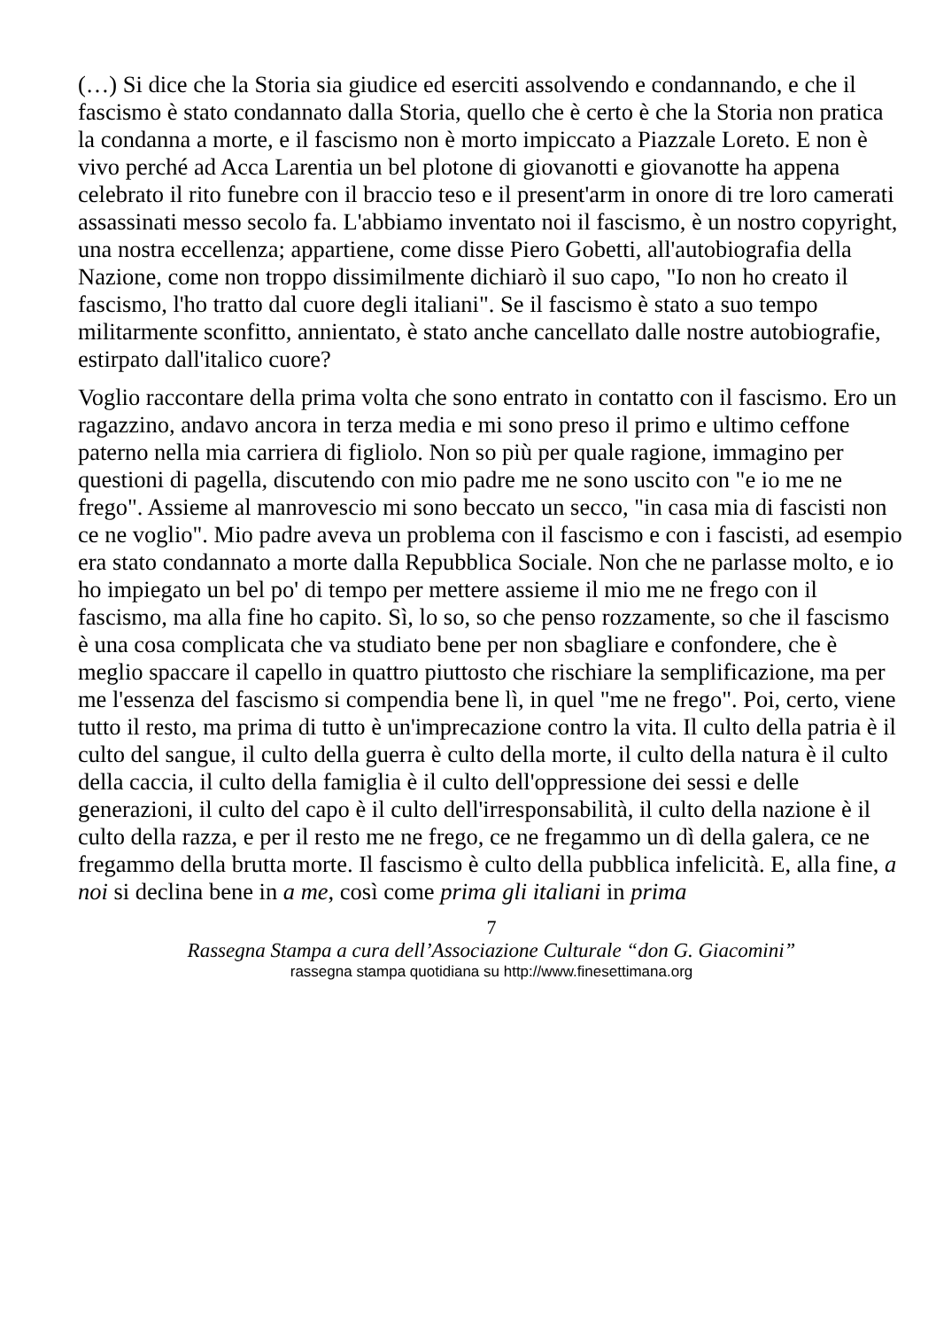(…) Si dice che la Storia sia giudice ed eserciti assolvendo e condannando, e che il fascismo è stato condannato dalla Storia, quello che è certo è che la Storia non pratica la condanna a morte, e il fascismo non è morto impiccato a Piazzale Loreto. E non è vivo perché ad Acca Larentia un bel plotone di giovanotti e giovanotte ha appena celebrato il rito funebre con il braccio teso e il present'arm in onore di tre loro camerati assassinati messo secolo fa. L'abbiamo inventato noi il fascismo, è un nostro copyright, una nostra eccellenza; appartiene, come disse Piero Gobetti, all'autobiografia della Nazione, come non troppo dissimilmente dichiarò il suo capo, "Io non ho creato il fascismo, l'ho tratto dal cuore degli italiani". Se il fascismo è stato a suo tempo militarmente sconfitto, annientato, è stato anche cancellato dalle nostre autobiografie, estirpato dall'italico cuore?
Voglio raccontare della prima volta che sono entrato in contatto con il fascismo. Ero un ragazzino, andavo ancora in terza media e mi sono preso il primo e ultimo ceffone paterno nella mia carriera di figliolo. Non so più per quale ragione, immagino per questioni di pagella, discutendo con mio padre me ne sono uscito con "e io me ne frego". Assieme al manrovescio mi sono beccato un secco, "in casa mia di fascisti non ce ne voglio". Mio padre aveva un problema con il fascismo e con i fascisti, ad esempio era stato condannato a morte dalla Repubblica Sociale. Non che ne parlasse molto, e io ho impiegato un bel po' di tempo per mettere assieme il mio me ne frego con il fascismo, ma alla fine ho capito. Sì, lo so, so che penso rozzamente, so che il fascismo è una cosa complicata che va studiato bene per non sbagliare e confondere, che è meglio spaccare il capello in quattro piuttosto che rischiare la semplificazione, ma per me l'essenza del fascismo si compendia bene lì, in quel "me ne frego". Poi, certo, viene tutto il resto, ma prima di tutto è un'imprecazione contro la vita. Il culto della patria è il culto del sangue, il culto della guerra è culto della morte, il culto della natura è il culto della caccia, il culto della famiglia è il culto dell'oppressione dei sessi e delle generazioni, il culto del capo è il culto dell'irresponsabilità, il culto della nazione è il culto della razza, e per il resto me ne frego, ce ne fregammo un dì della galera, ce ne fregammo della brutta morte. Il fascismo è culto della pubblica infelicità. E, alla fine, a noi si declina bene in a me, così come prima gli italiani in prima
7
Rassegna Stampa a cura dell’Associazione Culturale “don G. Giacomini”
rassegna stampa quotidiana su http://www.finesettimana.org